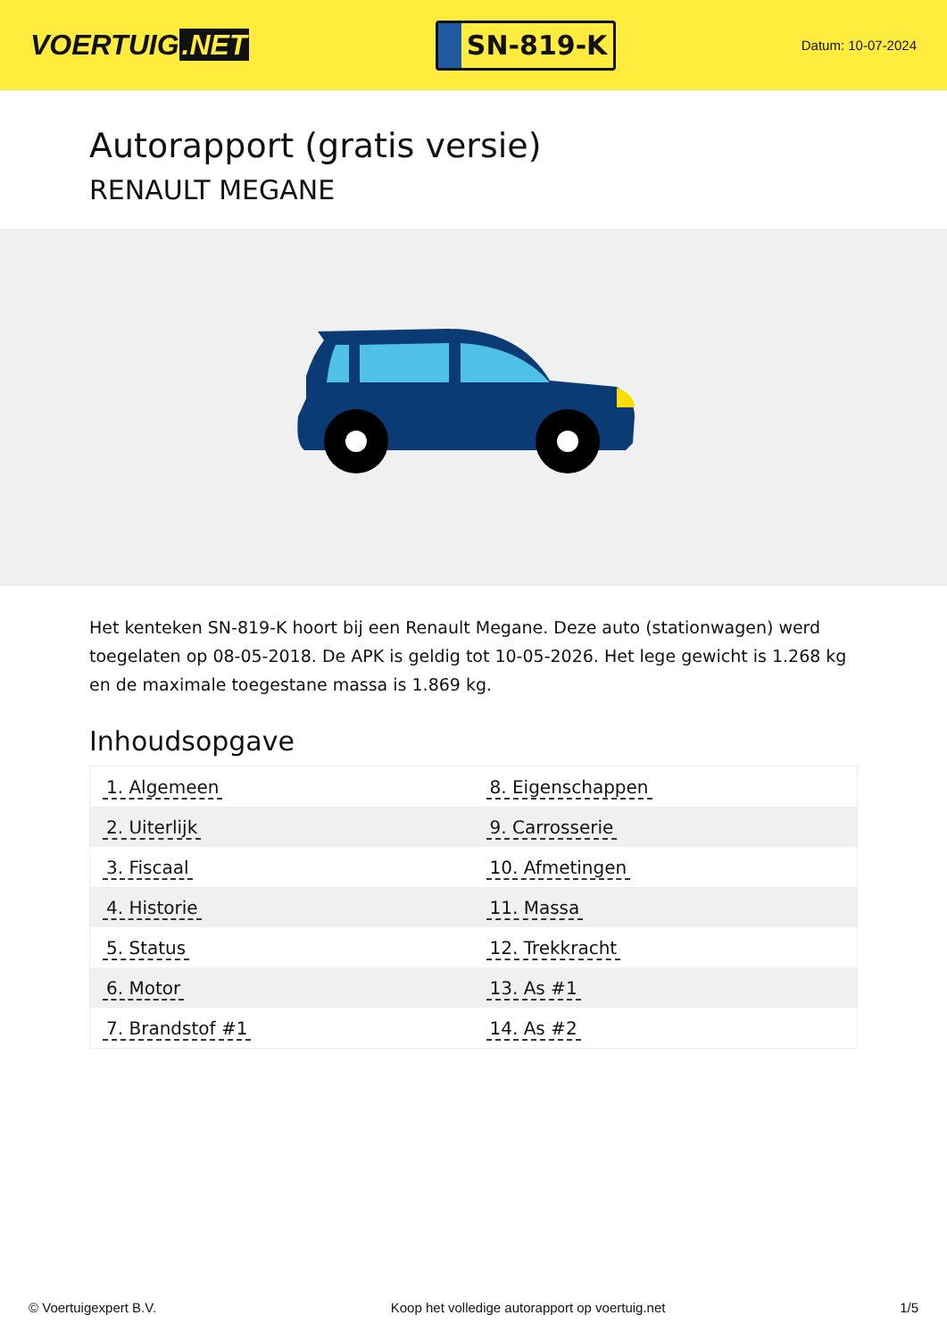VOERTUIG.NET
SN-819-K
Datum: 10-07-2024
Autorapport (gratis versie)
RENAULT MEGANE
Het kenteken SN-819-K hoort bij een Renault Megane. Deze auto (stationwagen) werd toegelaten op 08-05-2018. De APK is geldig tot 10-05-2026. Het lege gewicht is 1.268 kg en de maximale toegestane massa is 1.869 kg.
Inhoudsopgave
| 1. Algemeen | 8. Eigenschappen |
| 2. Uiterlijk | 9. Carrosserie |
| 3. Fiscaal | 10. Afmetingen |
| 4. Historie | 11. Massa |
| 5. Status | 12. Trekkracht |
| 6. Motor | 13. As #1 |
| 7. Brandstof #1 | 14. As #2 |
© Voertuigexpert B.V. Koop het volledige autorapport op voertuig.net 1/5